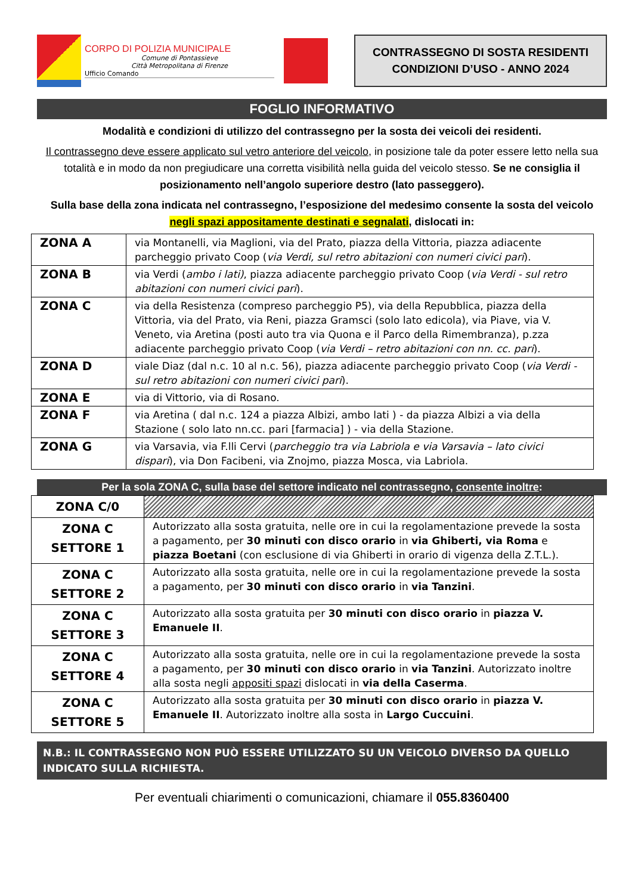CORPO DI POLIZIA MUNICIPALE
Comune di Pontassieve
Città Metropolitana di Firenze
Ufficio Comando
CONTRASSEGNO DI SOSTA RESIDENTI
CONDIZIONI D’USO - ANNO 2024
FOGLIO INFORMATIVO
Modalità e condizioni di utilizzo del contrassegno per la sosta dei veicoli dei residenti.
Il contrassegno deve essere applicato sul vetro anteriore del veicolo, in posizione tale da poter essere letto nella sua totalità e in modo da non pregiudicare una corretta visibilità nella guida del veicolo stesso. Se ne consiglia il posizionamento nell’angolo superiore destro (lato passeggero).
Sulla base della zona indicata nel contrassegno, l’esposizione del medesimo consente la sosta del veicolo negli spazi appositamente destinati e segnalati, dislocati in:
| ZONA A | via Montanelli, via Maglioni, via del Prato, piazza della Vittoria, piazza adiacente parcheggio privato Coop ( via Verdi, sul retro abitazioni con numeri civici pari ). |
| ZONA B | via Verdi ( ambo i lati) , piazza adiacente parcheggio privato Coop ( via Verdi - sul retro abitazioni con numeri civici pari ). |
| ZONA C | via della Resistenza (compreso parcheggio P5), via della Repubblica, piazza della Vittoria, via del Prato, via Reni, piazza Gramsci (solo lato edicola), via Piave, via V. Veneto, via Aretina (posti auto tra via Quona e il Parco della Rimembranza), p.zza adiacente parcheggio privato Coop ( via Verdi – retro abitazioni con nn. cc. pari ). |
| ZONA D | viale Diaz (dal n.c. 10 al n.c. 56), piazza adiacente parcheggio privato Coop ( via Verdi - sul retro abitazioni con numeri civici pari ). |
| ZONA E | via di Vittorio, via di Rosano. |
| ZONA F | via Aretina ( dal n.c. 124 a piazza Albizi, ambo lati ) - da piazza Albizi a via della Stazione ( solo lato nn.cc. pari [farmacia] ) - via della Stazione. |
| ZONA G | via Varsavia, via F.lli Cervi ( parcheggio tra via Labriola e via Varsavia – lato civici dispari ), via Don Facibeni, via Znojmo, piazza Mosca, via Labriola. |
Per la sola ZONA C, sulla base del settore indicato nel contrassegno, consente inoltre:
| ZONA C/0 | |
| ZONA C SETTORE 1 | Autorizzato alla sosta gratuita, nelle ore in cui la regolamentazione prevede la sosta a pagamento, per 30 minuti con disco orario in via Ghiberti, via Roma e piazza Boetani (con esclusione di via Ghiberti in orario di vigenza della Z.T.L.). |
| ZONA C SETTORE 2 | Autorizzato alla sosta gratuita, nelle ore in cui la regolamentazione prevede la sosta a pagamento, per 30 minuti con disco orario in via Tanzini . |
| ZONA C SETTORE 3 | Autorizzato alla sosta gratuita per 30 minuti con disco orario in piazza V. Emanuele II . |
| ZONA C SETTORE 4 | Autorizzato alla sosta gratuita, nelle ore in cui la regolamentazione prevede la sosta a pagamento, per 30 minuti con disco orario in via Tanzini . Autorizzato inoltre alla sosta negli appositi spazi dislocati in via della Caserma . |
| ZONA C SETTORE 5 | Autorizzato alla sosta gratuita per 30 minuti con disco orario in piazza V. Emanuele II . Autorizzato inoltre alla sosta in Largo Cuccuini . |
N.B.: IL CONTRASSEGNO NON PUÒ ESSERE UTILIZZATO SU UN VEICOLO DIVERSO DA QUELLO INDICATO SULLA RICHIESTA.
Per eventuali chiarimenti o comunicazioni, chiamare il 055.8360400